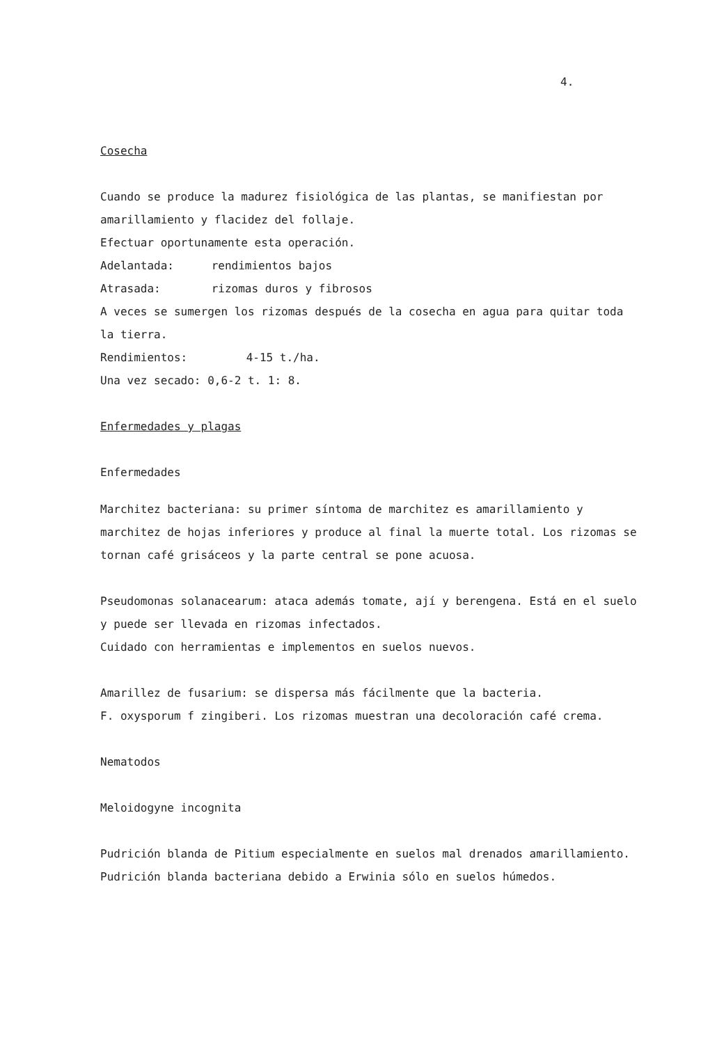4.
Cosecha
Cuando se produce la madurez fisiológica de las plantas, se manifiestan por amarillamiento y flacidez del follaje.
Efectuar oportunamente esta operación.
Adelantada: rendimientos bajos
Atrasada: rizomas duros y fibrosos
A veces se sumergen los rizomas después de la cosecha en agua para quitar toda la tierra.
Rendimientos: 4-15 t./ha.
Una vez secado: 0,6-2 t. 1: 8.
Enfermedades y plagas
Enfermedades
Marchitez bacteriana: su primer síntoma de marchitez es amarillamiento y marchitez de hojas inferiores y produce al final la muerte total. Los rizomas se tornan café grisáceos y la parte central se pone acuosa.
Pseudomonas solanacearum: ataca además tomate, ají y berengena. Está en el suelo y puede ser llevada en rizomas infectados.
Cuidado con herramientas e implementos en suelos nuevos.
Amarillez de fusarium: se dispersa más fácilmente que la bacteria.
F. oxysporum f zingiberi. Los rizomas muestran una decoloración café crema.
Nematodos
Meloidogyne incognita
Pudrición blanda de Pitium especialmente en suelos mal drenados amarillamiento.
Pudrición blanda bacteriana debido a Erwinia sólo en suelos húmedos.